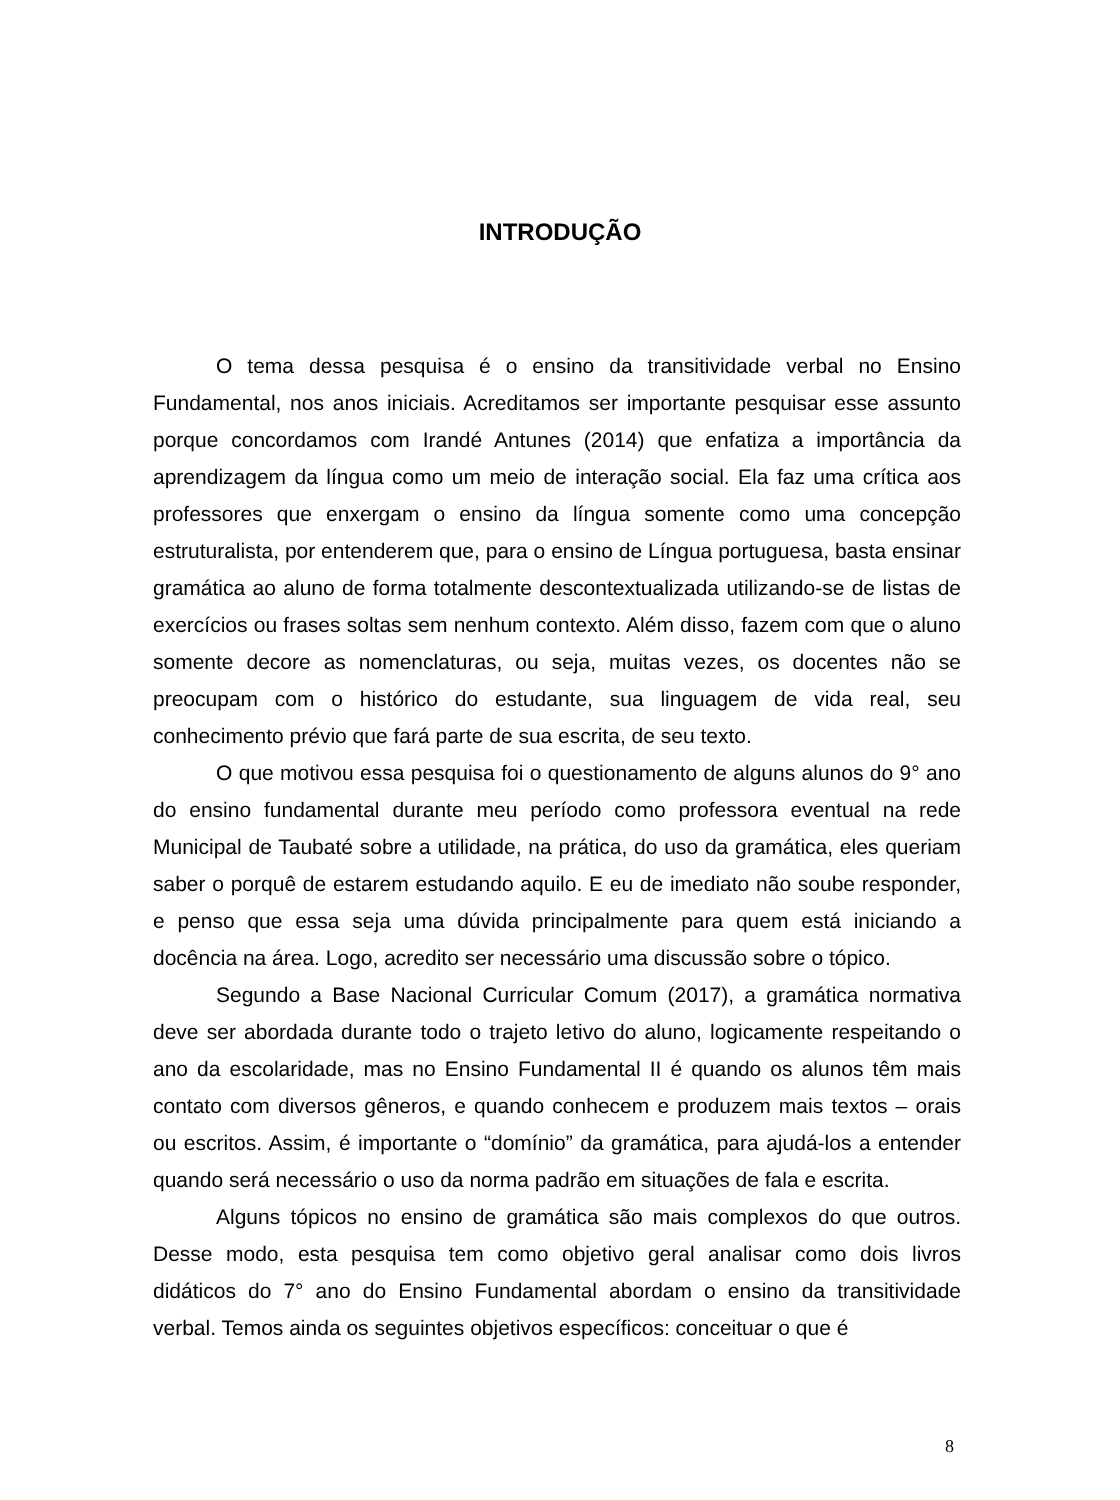INTRODUÇÃO
O tema dessa pesquisa é o ensino da transitividade verbal no Ensino Fundamental, nos anos iniciais. Acreditamos ser importante pesquisar esse assunto porque concordamos com Irandé Antunes (2014) que enfatiza a importância da aprendizagem da língua como um meio de interação social. Ela faz uma crítica aos professores que enxergam o ensino da língua somente como uma concepção estruturalista, por entenderem que, para o ensino de Língua portuguesa, basta ensinar gramática ao aluno de forma totalmente descontextualizada utilizando-se de listas de exercícios ou frases soltas sem nenhum contexto. Além disso, fazem com que o aluno somente decore as nomenclaturas, ou seja, muitas vezes, os docentes não se preocupam com o histórico do estudante, sua linguagem de vida real, seu conhecimento prévio que fará parte de sua escrita, de seu texto.
O que motivou essa pesquisa foi o questionamento de alguns alunos do 9° ano do ensino fundamental durante meu período como professora eventual na rede Municipal de Taubaté sobre a utilidade, na prática, do uso da gramática, eles queriam saber o porquê de estarem estudando aquilo. E eu de imediato não soube responder, e penso que essa seja uma dúvida principalmente para quem está iniciando a docência na área. Logo, acredito ser necessário uma discussão sobre o tópico.
Segundo a Base Nacional Curricular Comum (2017), a gramática normativa deve ser abordada durante todo o trajeto letivo do aluno, logicamente respeitando o ano da escolaridade, mas no Ensino Fundamental II é quando os alunos têm mais contato com diversos gêneros, e quando conhecem e produzem mais textos – orais ou escritos. Assim, é importante o “domínio” da gramática, para ajudá-los a entender quando será necessário o uso da norma padrão em situações de fala e escrita.
Alguns tópicos no ensino de gramática são mais complexos do que outros. Desse modo, esta pesquisa tem como objetivo geral analisar como dois livros didáticos do 7° ano do Ensino Fundamental abordam o ensino da transitividade verbal. Temos ainda os seguintes objetivos específicos: conceituar o que é
8